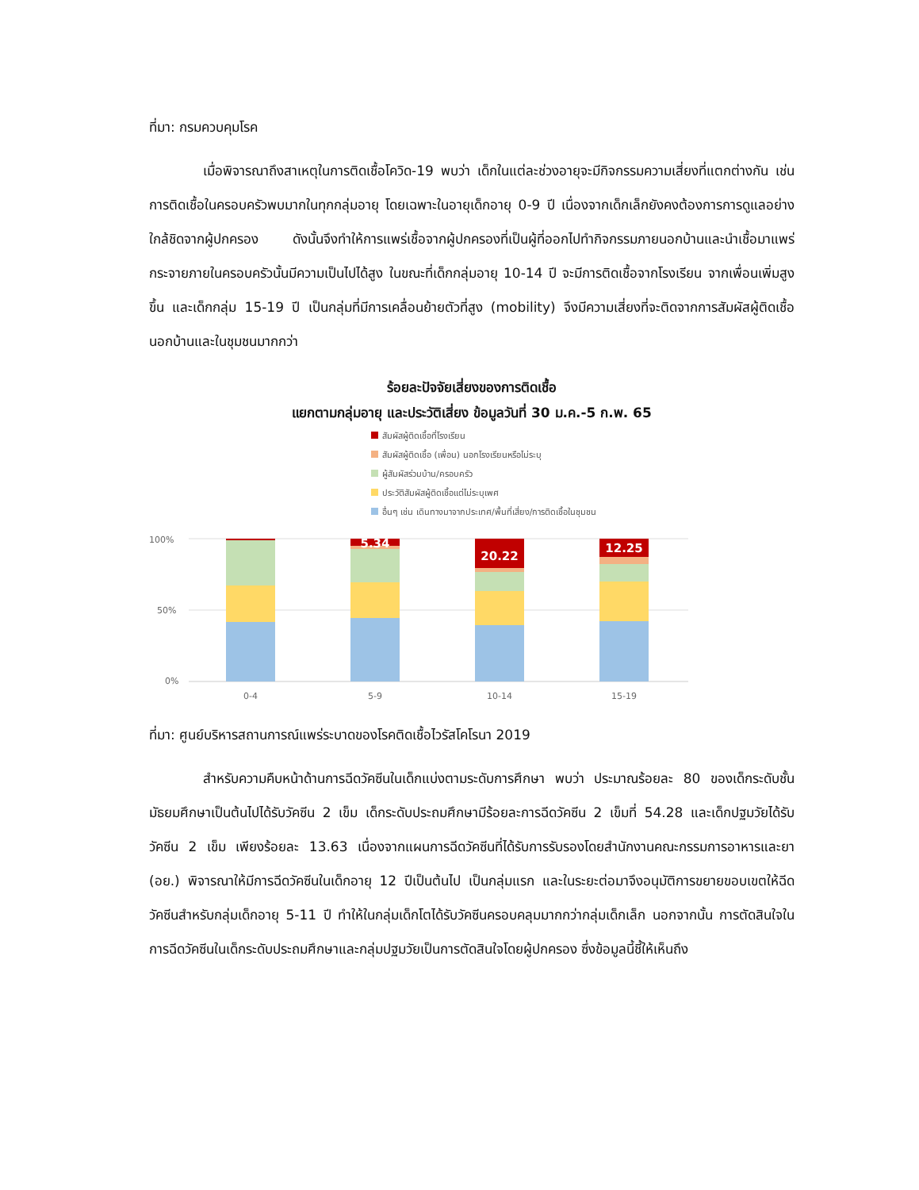ที่มา: กรมควบคุมโรค
เมื่อพิจารณาถึงสาเหตุในการติดเชื้อโควิด-19 พบว่า เด็กในแต่ละช่วงอายุจะมีกิจกรรมความเสี่ยงที่แตกต่างกัน เช่น การติดเชื้อในครอบครัวพบมากในทุกกลุ่มอายุ โดยเฉพาะในอายุเด็กอายุ 0-9 ปี เนื่องจากเด็กเล็กยังคงต้องการการดูแลอย่างใกล้ชิดจากผู้ปกครอง ดังนั้นจึงทำให้การแพร่เชื้อจากผู้ปกครองที่เป็นผู้ที่ออกไปทำกิจกรรมภายนอกบ้านและนำเชื้อมาแพร่กระจายภายในครอบครัวนั้นมีความเป็นไปได้สูง ในขณะที่เด็กกลุ่มอายุ 10-14 ปี จะมีการติดเชื้อจากโรงเรียน จากเพื่อนเพิ่มสูงขึ้น และเด็กกลุ่ม 15-19 ปี เป็นกลุ่มที่มีการเคลื่อนย้ายตัวที่สูง (mobility) จึงมีความเสี่ยงที่จะติดจากการสัมผัสผู้ติดเชื้อนอกบ้านและในชุมชนมากกว่า
ร้อยละปัจจัยเสี่ยงของการติดเชื้อ
แยกตามกลุ่มอายุ และประวัติเสี่ยง ข้อมูลวันที่ 30 ม.ค.-5 ก.พ. 65
สัมผัสผู้ติดเชื้อที่โรงเรียน
สัมผัสผู้ติดเชื้อ (เพื่อน) นอกโรงเรียนหรือไม่ระบุ
ผู้สัมผัสร่วมบ้าน/ครอบครัว
ประวัติสัมผัสผู้ติดเชื้อแต่ไม่ระบุเพศ
อื่นๆ เช่น เดินทางมาจากประเทศ/พื้นที่เสี่ยง/การติดเชื้อในชุมชน
100%
50%
0%
5.34
20.22
12.25
0-4
5-9
10-14
15-19
ที่มา: ศูนย์บริหารสถานการณ์แพร่ระบาดของโรคติดเชื้อไวรัสโคโรนา 2019
สำหรับความคืบหน้าด้านการฉีดวัคซีนในเด็กแบ่งตามระดับการศึกษา พบว่า ประมาณร้อยละ 80 ของเด็กระดับชั้นมัธยมศึกษาเป็นต้นไปได้รับวัคซีน 2 เข็ม เด็กระดับประถมศึกษามีร้อยละการฉีดวัคซีน 2 เข็มที่ 54.28 และเด็กปฐมวัยได้รับวัคซีน 2 เข็ม เพียงร้อยละ 13.63 เนื่องจากแผนการฉีดวัคซีนที่ได้รับการรับรองโดยสำนักงานคณะกรรมการอาหารและยา (อย.) พิจารณาให้มีการฉีดวัคซีนในเด็กอายุ 12 ปีเป็นต้นไป เป็นกลุ่มแรก และในระยะต่อมาจึงอนุมัติการขยายขอบเขตให้ฉีดวัคซีนสำหรับกลุ่มเด็กอายุ 5-11 ปี ทำให้ในกลุ่มเด็กโตได้รับวัคซีนครอบคลุมมากกว่ากลุ่มเด็กเล็ก นอกจากนั้น การตัดสินใจในการฉีดวัคซีนในเด็กระดับประถมศึกษาและกลุ่มปฐมวัยเป็นการตัดสินใจโดยผู้ปกครอง ซึ่งข้อมูลนี้ชี้ให้เห็นถึง